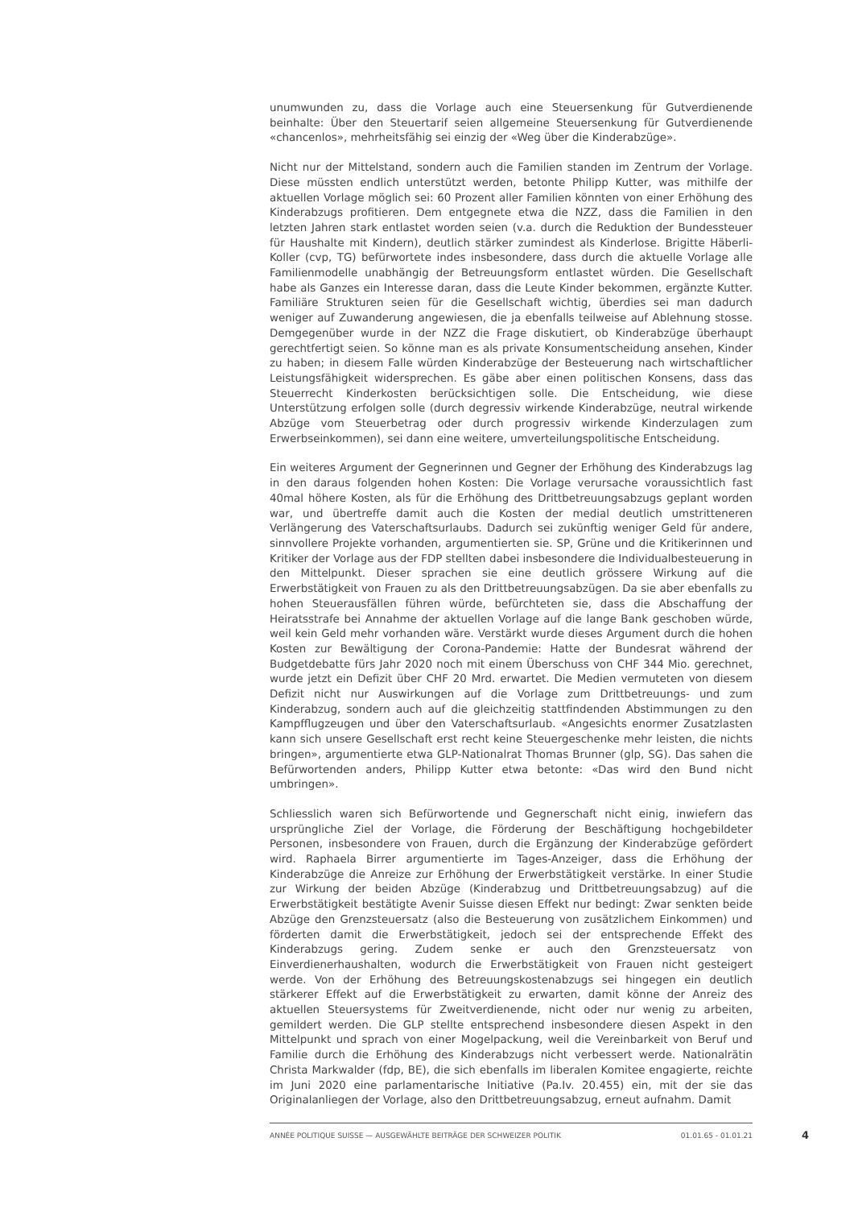unumwunden zu, dass die Vorlage auch eine Steuersenkung für Gutverdienende beinhalte: Über den Steuertarif seien allgemeine Steuersenkung für Gutverdienende «chancenlos», mehrheitsfähig sei einzig der «Weg über die Kinderabzüge».
Nicht nur der Mittelstand, sondern auch die Familien standen im Zentrum der Vorlage. Diese müssten endlich unterstützt werden, betonte Philipp Kutter, was mithilfe der aktuellen Vorlage möglich sei: 60 Prozent aller Familien könnten von einer Erhöhung des Kinderabzugs profitieren. Dem entgegnete etwa die NZZ, dass die Familien in den letzten Jahren stark entlastet worden seien (v.a. durch die Reduktion der Bundessteuer für Haushalte mit Kindern), deutlich stärker zumindest als Kinderlose. Brigitte Häberli-Koller (cvp, TG) befürwortete indes insbesondere, dass durch die aktuelle Vorlage alle Familienmodelle unabhängig der Betreuungsform entlastet würden. Die Gesellschaft habe als Ganzes ein Interesse daran, dass die Leute Kinder bekommen, ergänzte Kutter. Familiäre Strukturen seien für die Gesellschaft wichtig, überdies sei man dadurch weniger auf Zuwanderung angewiesen, die ja ebenfalls teilweise auf Ablehnung stosse. Demgegenüber wurde in der NZZ die Frage diskutiert, ob Kinderabzüge überhaupt gerechtfertigt seien. So könne man es als private Konsumentscheidung ansehen, Kinder zu haben; in diesem Falle würden Kinderabzüge der Besteuerung nach wirtschaftlicher Leistungsfähigkeit widersprechen. Es gäbe aber einen politischen Konsens, dass das Steuerrecht Kinderkosten berücksichtigen solle. Die Entscheidung, wie diese Unterstützung erfolgen solle (durch degressiv wirkende Kinderabzüge, neutral wirkende Abzüge vom Steuerbetrag oder durch progressiv wirkende Kinderzulagen zum Erwerbseinkommen), sei dann eine weitere, umverteilungspolitische Entscheidung.
Ein weiteres Argument der Gegnerinnen und Gegner der Erhöhung des Kinderabzugs lag in den daraus folgenden hohen Kosten: Die Vorlage verursache voraussichtlich fast 40mal höhere Kosten, als für die Erhöhung des Drittbetreuungsabzugs geplant worden war, und übertreffe damit auch die Kosten der medial deutlich umstritteneren Verlängerung des Vaterschaftsurlaubs. Dadurch sei zukünftig weniger Geld für andere, sinnvollere Projekte vorhanden, argumentierten sie. SP, Grüne und die Kritikerinnen und Kritiker der Vorlage aus der FDP stellten dabei insbesondere die Individualbesteuerung in den Mittelpunkt. Dieser sprachen sie eine deutlich grössere Wirkung auf die Erwerbstätigkeit von Frauen zu als den Drittbetreuungsabzügen. Da sie aber ebenfalls zu hohen Steuerausfällen führen würde, befürchteten sie, dass die Abschaffung der Heiratsstrafe bei Annahme der aktuellen Vorlage auf die lange Bank geschoben würde, weil kein Geld mehr vorhanden wäre. Verstärkt wurde dieses Argument durch die hohen Kosten zur Bewältigung der Corona-Pandemie: Hatte der Bundesrat während der Budgetdebatte fürs Jahr 2020 noch mit einem Überschuss von CHF 344 Mio. gerechnet, wurde jetzt ein Defizit über CHF 20 Mrd. erwartet. Die Medien vermuteten von diesem Defizit nicht nur Auswirkungen auf die Vorlage zum Drittbetreuungs- und zum Kinderabzug, sondern auch auf die gleichzeitig stattfindenden Abstimmungen zu den Kampfflugzeugen und über den Vaterschaftsurlaub. «Angesichts enormer Zusatzlasten kann sich unsere Gesellschaft erst recht keine Steuergeschenke mehr leisten, die nichts bringen», argumentierte etwa GLP-Nationalrat Thomas Brunner (glp, SG). Das sahen die Befürwortenden anders, Philipp Kutter etwa betonte: «Das wird den Bund nicht umbringen».
Schliesslich waren sich Befürwortende und Gegnerschaft nicht einig, inwiefern das ursprüngliche Ziel der Vorlage, die Förderung der Beschäftigung hochgebildeter Personen, insbesondere von Frauen, durch die Ergänzung der Kinderabzüge gefördert wird. Raphaela Birrer argumentierte im Tages-Anzeiger, dass die Erhöhung der Kinderabzüge die Anreize zur Erhöhung der Erwerbstätigkeit verstärke. In einer Studie zur Wirkung der beiden Abzüge (Kinderabzug und Drittbetreuungsabzug) auf die Erwerbstätigkeit bestätigte Avenir Suisse diesen Effekt nur bedingt: Zwar senkten beide Abzüge den Grenzsteuersatz (also die Besteuerung von zusätzlichem Einkommen) und förderten damit die Erwerbstätigkeit, jedoch sei der entsprechende Effekt des Kinderabzugs gering. Zudem senke er auch den Grenzsteuersatz von Einverdienerhaushalten, wodurch die Erwerbstätigkeit von Frauen nicht gesteigert werde. Von der Erhöhung des Betreuungskostenabzugs sei hingegen ein deutlich stärkerer Effekt auf die Erwerbstätigkeit zu erwarten, damit könne der Anreiz des aktuellen Steuersystems für Zweitverdienende, nicht oder nur wenig zu arbeiten, gemildert werden. Die GLP stellte entsprechend insbesondere diesen Aspekt in den Mittelpunkt und sprach von einer Mogelpackung, weil die Vereinbarkeit von Beruf und Familie durch die Erhöhung des Kinderabzugs nicht verbessert werde. Nationalrätin Christa Markwalder (fdp, BE), die sich ebenfalls im liberalen Komitee engagierte, reichte im Juni 2020 eine parlamentarische Initiative (Pa.Iv. 20.455) ein, mit der sie das Originalanliegen der Vorlage, also den Drittbetreuungsabzug, erneut aufnahm. Damit
ANNÉE POLITIQUE SUISSE — AUSGEWÄHLTE BEITRÄGE DER SCHWEIZER POLITIK 01.01.65 - 01.01.21
4